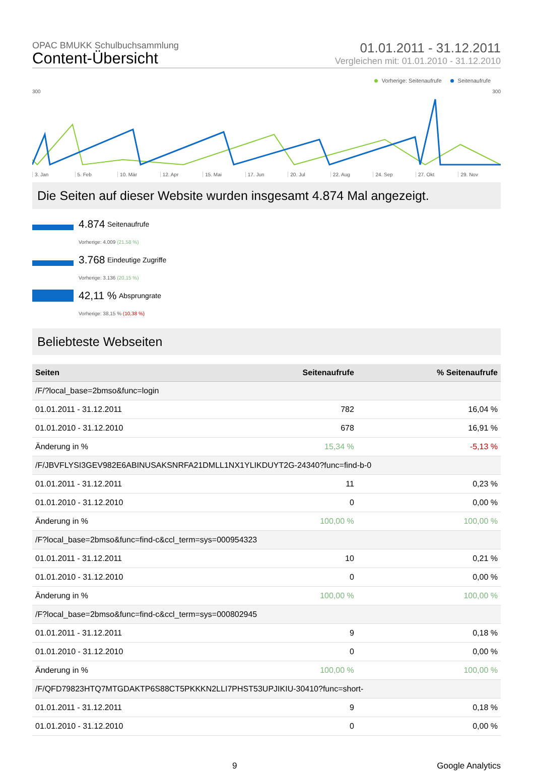OPAC BMUKK Schulbuchsammlung
Content-Übersicht
01.01.2011 - 31.12.2011
Vergleichen mit: 01.01.2010 - 31.12.2010
Vorherige: Seitenaufrufe Seitenaufrufe
300 300
3. Jan 5. Feb 10. Mär 12. Apr 15. Mai 17. Jun 20. Jul 22. Aug 24. Sep 27. Okt 29. Nov
Die Seiten auf dieser Website wurden insgesamt 4.874 Mal angezeigt.
4.874 Seitenaufrufe
Vorherige: 4.009 (21,58 %)
3.768 Eindeutige Zugriffe
Vorherige: 3.136 (20,15 %)
42,11 % Absprungrate
Vorherige: 38,15 % (10,38 %)
Beliebteste Webseiten
| Seiten | Seitenaufrufe | % Seitenaufrufe |
| --- | --- | --- |
| /F/?local_base=2bmso&func=login | | |
| 01.01.2011 - 31.12.2011 | 782 | 16,04 % |
| 01.01.2010 - 31.12.2010 | 678 | 16,91 % |
| Änderung in % | 15,34 % | -5,13 % |
| /F/JBVFLYSI3GEV982E6ABINUSAKSNRFA21DMLL1NX1YLIKDUYT2G-24340?func=find-b-0 | | |
| 01.01.2011 - 31.12.2011 | 11 | 0,23 % |
| 01.01.2010 - 31.12.2010 | 0 | 0,00 % |
| Änderung in % | 100,00 % | 100,00 % |
| /F?local_base=2bmso&func=find-c&ccl_term=sys=000954323 | | |
| 01.01.2011 - 31.12.2011 | 10 | 0,21 % |
| 01.01.2010 - 31.12.2010 | 0 | 0,00 % |
| Änderung in % | 100,00 % | 100,00 % |
| /F?local_base=2bmso&func=find-c&ccl_term=sys=000802945 | | |
| 01.01.2011 - 31.12.2011 | 9 | 0,18 % |
| 01.01.2010 - 31.12.2010 | 0 | 0,00 % |
| Änderung in % | 100,00 % | 100,00 % |
| /F/QFD79823HTQ7MTGDAKTP6S88CT5PKKKN2LLI7PHST53UPJIKIU-30410?func=short- | | |
| 01.01.2011 - 31.12.2011 | 9 | 0,18 % |
| 01.01.2010 - 31.12.2010 | 0 | 0,00 % |
9 Google Analytics